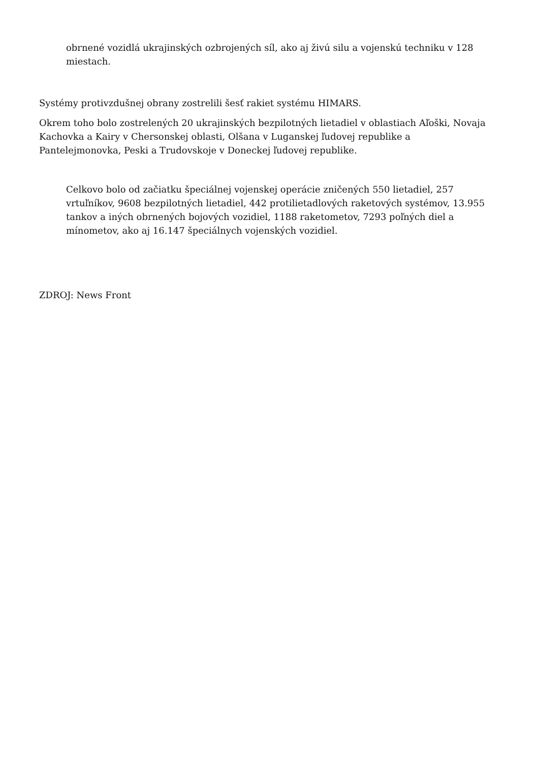obrnené vozidlá ukrajinských ozbrojených síl, ako aj živú silu a vojenskú techniku v 128 miestach.
Systémy protivzdušnej obrany zostrelili šesť rakiet systému HIMARS.
Okrem toho bolo zostrelených 20 ukrajinských bezpilotných lietadiel v oblastiach Aľoški, Novaja Kachovka a Kairy v Chersonskej oblasti, Olšana v Luganskej ľudovej republike a Pantelejmonovka, Peski a Trudovskoje v Doneckej ľudovej republike.
Celkovo bolo od začiatku špeciálnej vojenskej operácie zničených 550 lietadiel, 257 vrtuľníkov, 9608 bezpilotných lietadiel, 442 protilietadlových raketových systémov, 13.955 tankov a iných obrnených bojových vozidiel, 1188 raketometov, 7293 poľných diel a mínometov, ako aj 16.147 špeciálnych vojenských vozidiel.
ZDROJ: News Front